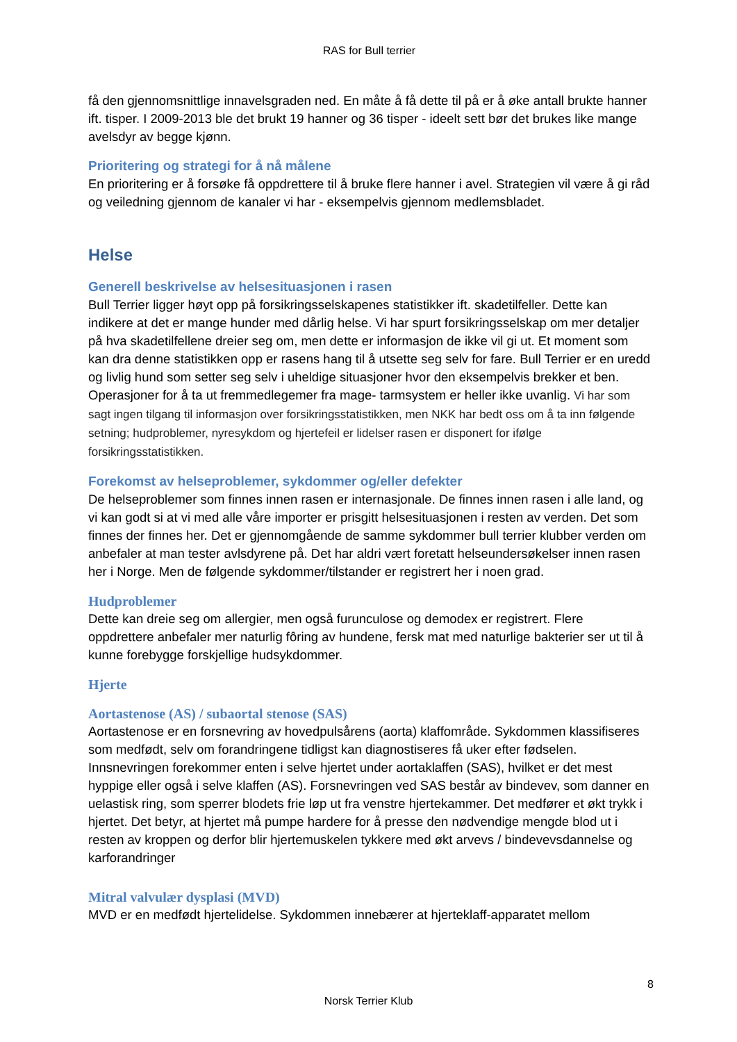RAS for Bull terrier
få den gjennomsnittlige innavelsgraden ned. En måte å få dette til på er å øke antall brukte hanner ift. tisper. I 2009-2013 ble det brukt 19 hanner og 36 tisper - ideelt sett bør det brukes like mange avelsdyr av begge kjønn.
Prioritering og strategi for å nå målene
En prioritering er å forsøke få oppdrettere til å bruke flere hanner i avel. Strategien vil være å gi råd og veiledning gjennom de kanaler vi har - eksempelvis gjennom medlemsbladet.
Helse
Generell beskrivelse av helsesituasjonen i rasen
Bull Terrier ligger høyt opp på forsikringsselskapenes statistikker ift. skadetilfeller. Dette kan indikere at det er mange hunder med dårlig helse. Vi har spurt forsikringsselskap om mer detaljer på hva skadetilfellene dreier seg om, men dette er informasjon de ikke vil gi ut. Et moment som kan dra denne statistikken opp er rasens hang til å utsette seg selv for fare. Bull Terrier er en uredd og livlig hund som setter seg selv i uheldige situasjoner hvor den eksempelvis brekker et ben. Operasjoner for å ta ut fremmedlegemer fra mage- tarmsystem er heller ikke uvanlig. Vi har som sagt ingen tilgang til informasjon over forsikringsstatistikken, men NKK har bedt oss om å ta inn følgende setning; hudproblemer, nyresykdom og hjertefeil er lidelser rasen er disponert for ifølge forsikringsstatistikken.
Forekomst av helseproblemer, sykdommer og/eller defekter
De helseproblemer som finnes innen rasen er internasjonale. De finnes innen rasen i alle land, og vi kan godt si at vi med alle våre importer er prisgitt helsesituasjonen i resten av verden. Det som finnes der finnes her. Det er gjennomgående de samme sykdommer bull terrier klubber verden om anbefaler at man tester avlsdyrene på. Det har aldri vært foretatt helseundersøkelser innen rasen her i Norge. Men de følgende sykdommer/tilstander er registrert her i noen grad.
Hudproblemer
Dette kan dreie seg om allergier, men også furunculose og demodex er registrert. Flere oppdrettere anbefaler mer naturlig fôring av hundene, fersk mat med naturlige bakterier ser ut til å kunne forebygge forskjellige hudsykdommer.
Hjerte
Aortastenose (AS) / subaortal stenose (SAS)
Aortastenose er en forsnevring av hovedpulsårens (aorta) klaffområde. Sykdommen klassifiseres som medfødt, selv om forandringene tidligst kan diagnostiseres få uker efter fødselen. Innsnevringen forekommer enten i selve hjertet under aortaklaffen (SAS), hvilket er det mest hyppige eller også i selve klaffen (AS). Forsnevringen ved SAS består av bindevev, som danner en uelastisk ring, som sperrer blodets frie løp ut fra venstre hjertekammer. Det medfører et økt trykk i hjertet. Det betyr, at hjertet må pumpe hardere for å presse den nødvendige mengde blod ut i resten av kroppen og derfor blir hjertemuskelen tykkere med økt arvevs / bindevevsdannelse og karforandringer
Mitral valvulær dysplasi (MVD)
MVD er en medfødt hjertelidelse. Sykdommen innebærer at hjerteklaff-apparatet mellom
8
Norsk Terrier Klub